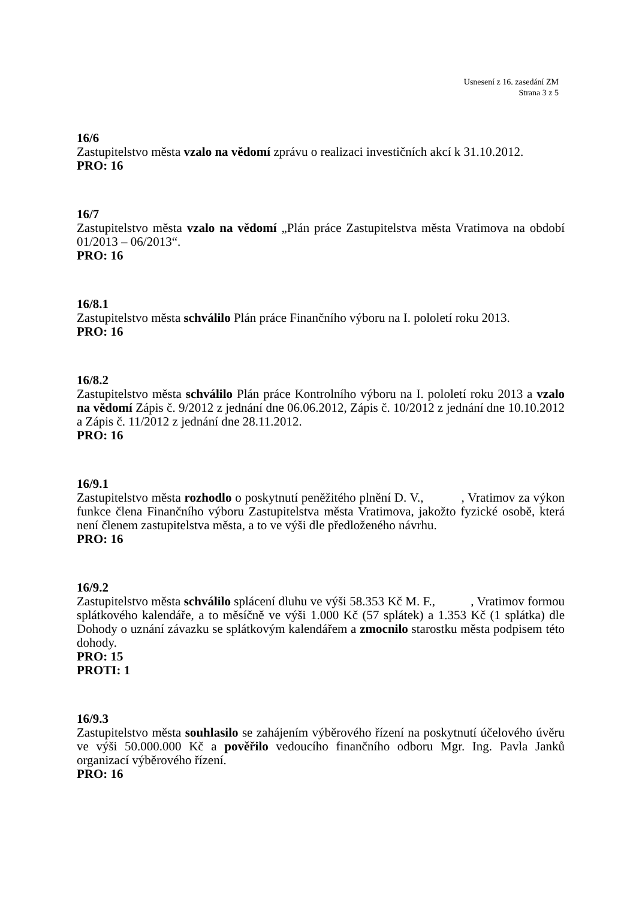Usnesení z 16. zasedání ZM
Strana 3 z 5
16/6
Zastupitelstvo města vzalo na vědomí zprávu o realizaci investičních akcí k 31.10.2012.
PRO: 16
16/7
Zastupitelstvo města vzalo na vědomí „Plán práce Zastupitelstva města Vratimova na období 01/2013 – 06/2013“.
PRO: 16
16/8.1
Zastupitelstvo města schválilo Plán práce Finančního výboru na I. pololetí roku 2013.
PRO: 16
16/8.2
Zastupitelstvo města schválilo Plán práce Kontrolního výboru na I. pololetí roku 2013 a vzalo na vědomí Zápis č. 9/2012 z jednání dne 06.06.2012, Zápis č. 10/2012 z jednání dne 10.10.2012 a Zápis č. 11/2012 z jednání dne 28.11.2012.
PRO: 16
16/9.1
Zastupitelstvo města rozhodlo o poskytnutí peněžitého plnění D. V., , Vratimov za výkon funkce člena Finančního výboru Zastupitelstva města Vratimova, jakožto fyzické osobě, která není členem zastupitelstva města, a to ve výši dle předloženého návrhu.
PRO: 16
16/9.2
Zastupitelstvo města schválilo splácení dluhu ve výši 58.353 Kč M. F., , Vratimov formou splátkového kalendáře, a to měsíčně ve výši 1.000 Kč (57 splátek) a 1.353 Kč (1 splátka) dle Dohody o uznání závazku se splátkovým kalendářem a zmocnilo starostku města podpisem této dohody.
PRO: 15
PROTI: 1
16/9.3
Zastupitelstvo města souhlasilo se zahájením výběrového řízení na poskytnutí účelového úvěru ve výši 50.000.000 Kč a pověřilo vedoucího finančního odboru Mgr. Ing. Pavla Janků organizací výběrového řízení.
PRO: 16